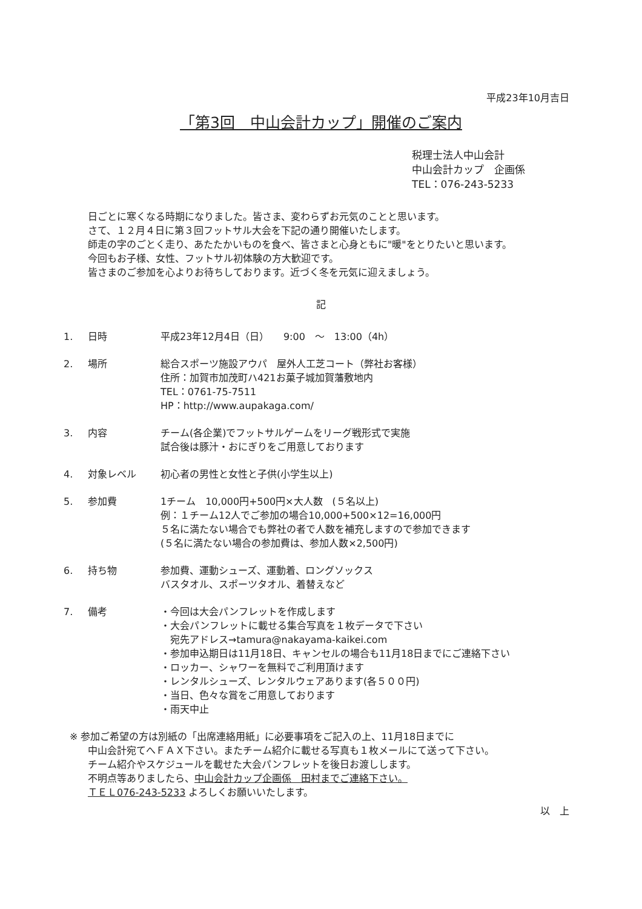平成23年10月吉日
「第3回　中山会計カップ」開催のご案内
税理士法人中山会計
中山会計カップ　企画係
TEL：076-243-5233
日ごとに寒くなる時期になりました。皆さま、変わらずお元気のことと思います。
さて、１２月４日に第３回フットサル大会を下記の通り開催いたします。
師走の字のごとく走り、あたたかいものを食べ、皆さまと心身ともに"暖"をとりたいと思います。
今回もお子様、女性、フットサル初体験の方大歓迎です。
皆さまのご参加を心よりお待ちしております。近づく冬を元気に迎えましょう。
記
1. 日時 平成23年12月4日（日）　　9:00　～　13:00（4h）
2. 場所 総合スポーツ施設アウパ　屋外人工芝コート（弊社お客様）
住所：加賀市加茂町ハ421お菓子城加賀藩敷地内
TEL：0761-75-7511
HP：http://www.aupakaga.com/
3. 内容 チーム(各企業)でフットサルゲームをリーグ戦形式で実施
試合後は豚汁・おにぎりをご用意しております
4. 対象レベル 初心者の男性と女性と子供(小学生以上)
5. 参加費 1チーム　10,000円+500円×大人数　(５名以上)
例：１チーム12人でご参加の場合10,000+500×12=16,000円
５名に満たない場合でも弊社の者で人数を補充しますので参加できます
(５名に満たない場合の参加費は、参加人数×2,500円)
6. 持ち物 参加費、運動シューズ、運動着、ロングソックス
バスタオル、スポーツタオル、着替えなど
7. 備考 ・今回は大会パンフレットを作成します
・大会パンフレットに載せる集合写真を１枚データで下さい
　宛先アドレス→tamura@nakayama-kaikei.com
・参加申込期日は11月18日、キャンセルの場合も11月18日までにご連絡下さい
・ロッカー、シャワーを無料でご利用頂けます
・レンタルシューズ、レンタルウェアあります(各５００円)
・当日、色々な賞をご用意しております
・雨天中止
※ 参加ご希望の方は別紙の「出席連絡用紙」に必要事項をご記入の上、11月18日までに
中山会計宛てへＦＡＸ下さい。またチーム紹介に載せる写真も１枚メールにて送って下さい。
チーム紹介やスケジュールを載せた大会パンフレットを後日お渡しします。
不明点等ありましたら、中山会計カップ企画係　田村までご連絡下さい。
ＴＥＬ076-243-5233 よろしくお願いいたします。
以　上